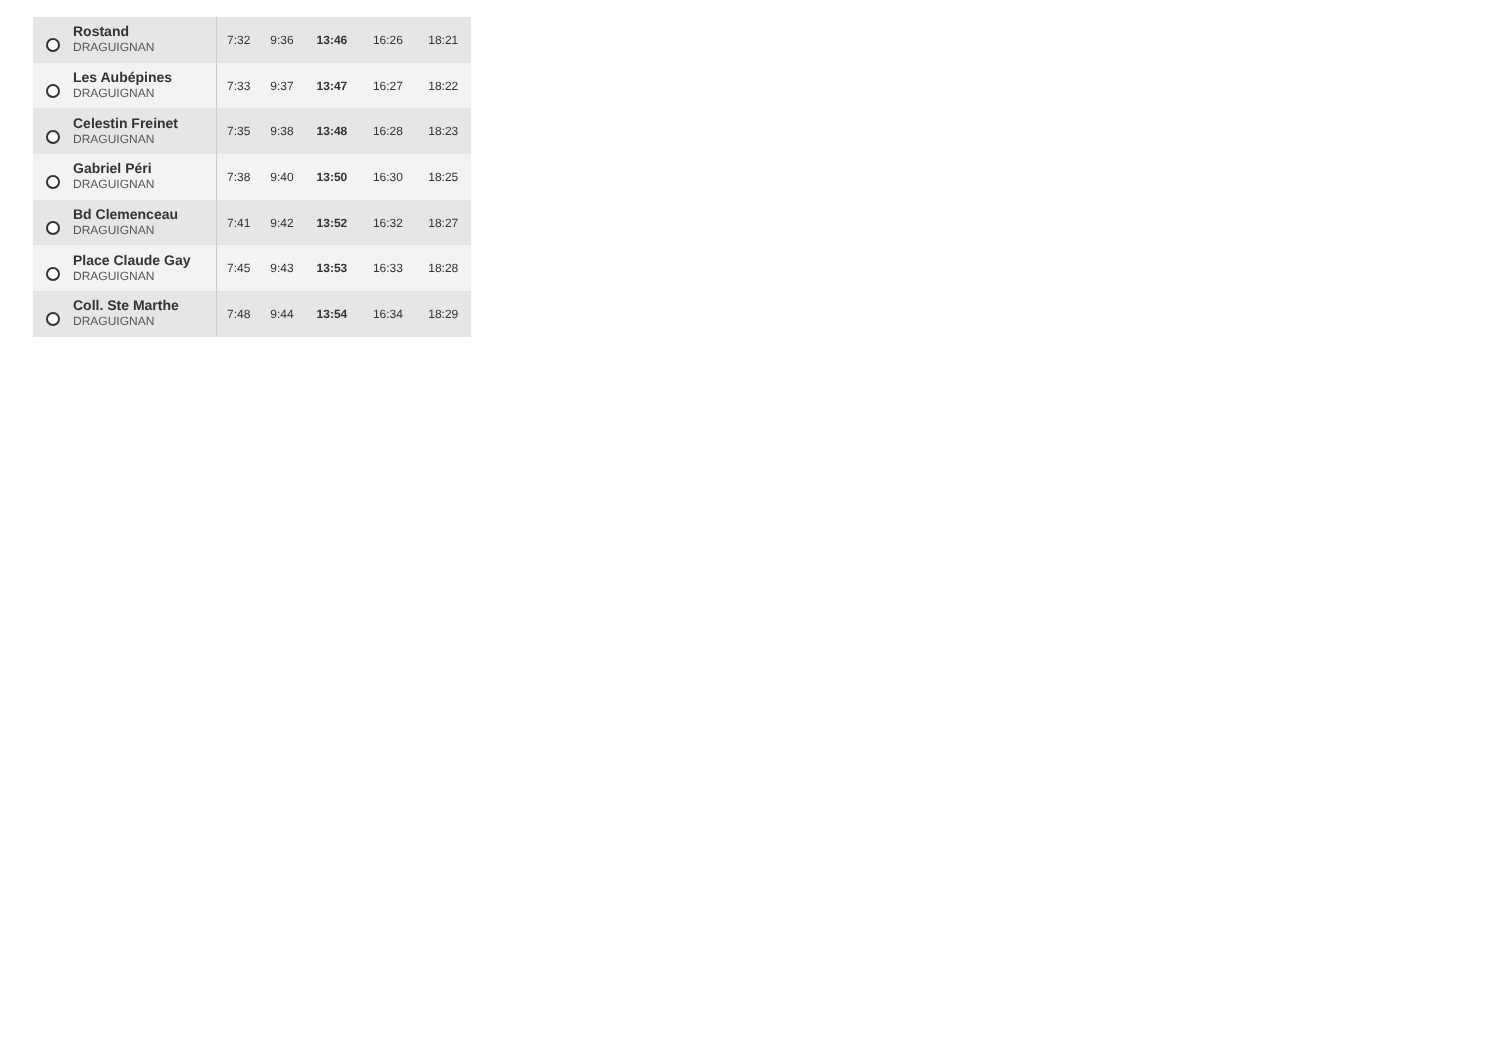| | Rostand DRAGUIGNAN | 7:32 | 9:36 | 13:46 | 16:26 | 18:21 |
| | Les Aubépines DRAGUIGNAN | 7:33 | 9:37 | 13:47 | 16:27 | 18:22 |
| | Celestin Freinet DRAGUIGNAN | 7:35 | 9:38 | 13:48 | 16:28 | 18:23 |
| | Gabriel Péri DRAGUIGNAN | 7:38 | 9:40 | 13:50 | 16:30 | 18:25 |
| | Bd Clemenceau DRAGUIGNAN | 7:41 | 9:42 | 13:52 | 16:32 | 18:27 |
| | Place Claude Gay DRAGUIGNAN | 7:45 | 9:43 | 13:53 | 16:33 | 18:28 |
| | Coll. Ste Marthe DRAGUIGNAN | 7:48 | 9:44 | 13:54 | 16:34 | 18:29 |